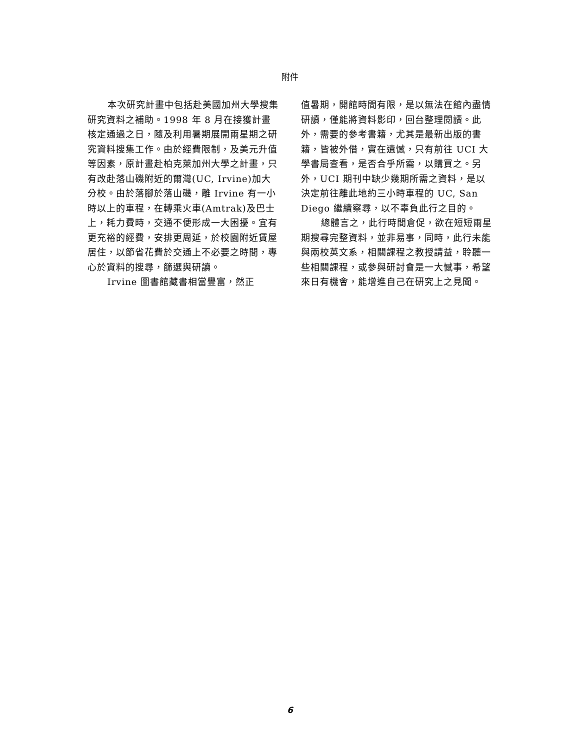附件
本次研究計畫中包括赴美國加州大學搜集研究資料之補助。1998 年 8 月在接獲計畫核定通過之日，隨及利用暑期展開兩星期之研究資料搜集工作。由於經費限制，及美元升值等因素，原計畫赴柏克萊加州大學之計畫，只有改赴落山磯附近的爾灣(UC, Irvine)加大分校。由於落腳於落山磯，離 Irvine 有一小時以上的車程，在轉乘火車(Amtrak)及巴士上，耗力費時，交通不便形成一大困擾。宜有更充裕的經費，安排更周延，於校園附近賃屋居住，以節省花費於交通上不必要之時間，專心於資料的搜尋，篩選與研讀。
Irvine 圖書館藏書相當豐富，然正
值暑期，開館時間有限，是以無法在館內盡情研讀，僅能將資料影印，回台整理閱讀。此外，需要的參考書籍，尤其是最新出版的書籍，皆被外借，實在遺憾，只有前往 UCI 大學書局查看，是否合乎所需，以購買之。另外，UCI 期刊中缺少幾期所需之資料，是以決定前往離此地約三小時車程的 UC, San Diego 繼續察尋，以不辜負此行之目的。
總體言之，此行時間倉促，欲在短短兩星期搜尋完整資料，並非易事，同時，此行未能與兩校英文系，相關課程之教授請益，聆聽一些相關課程，或參與研討會是一大憾事，希望來日有機會，能增進自己在研究上之見聞。
6